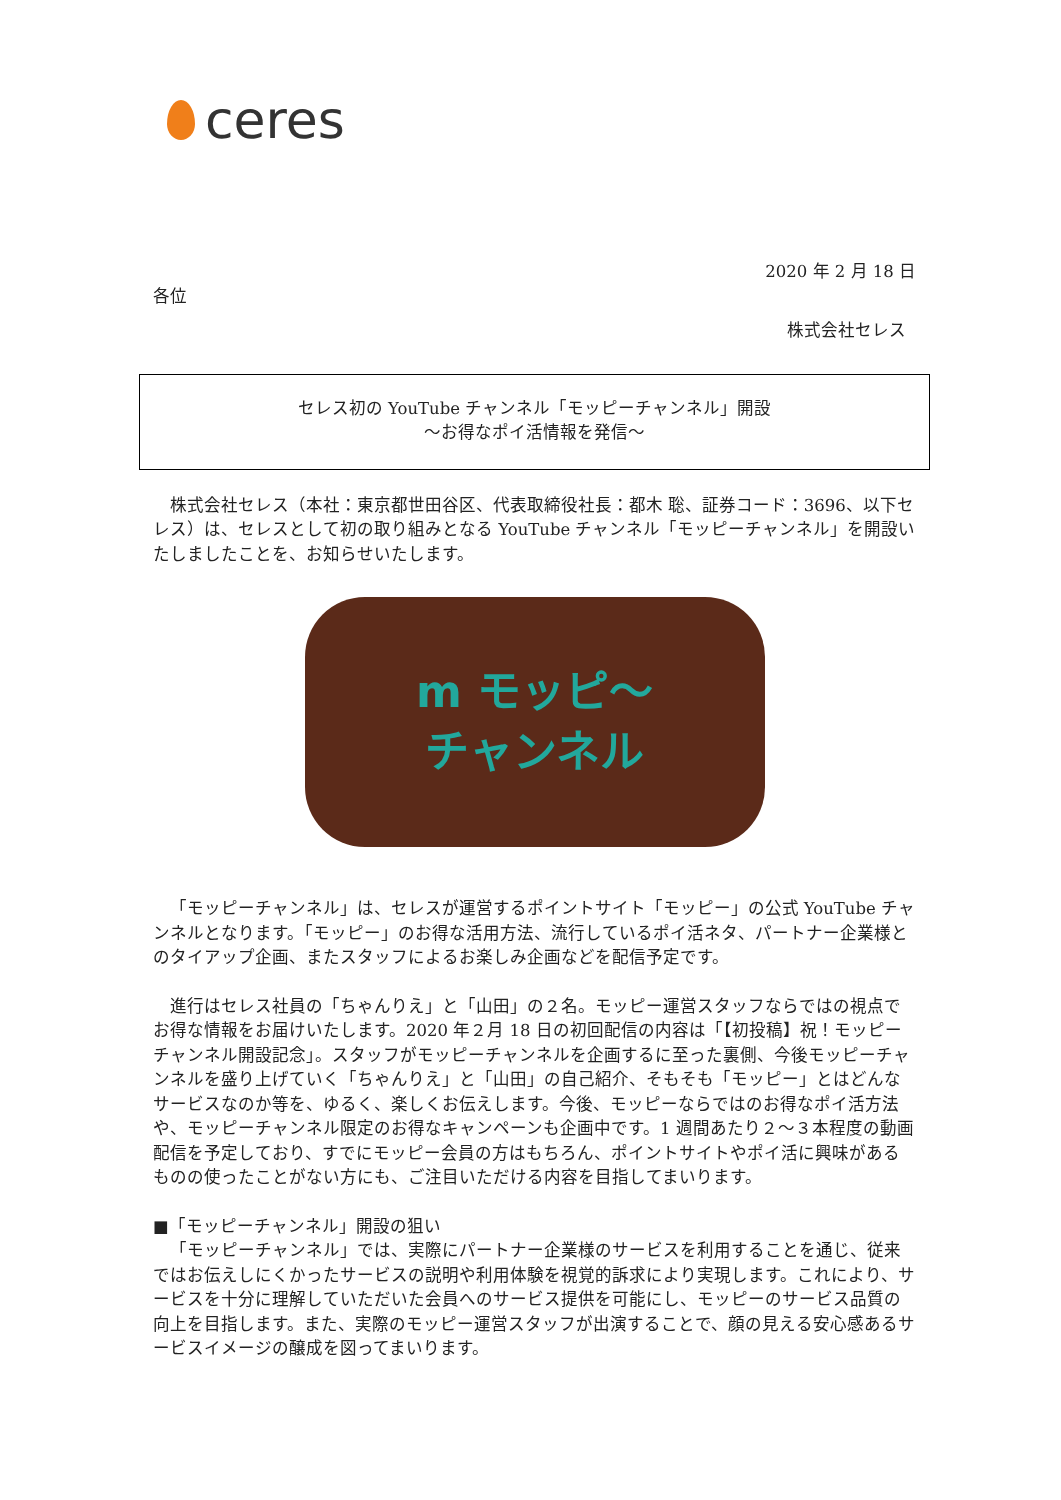ceres
2020 年 2 月 18 日
各位
株式会社セレス
セレス初の YouTube チャンネル「モッピーチャンネル」開設
～お得なポイ活情報を発信～
株式会社セレス（本社：東京都世田谷区、代表取締役社長：都木 聡、証券コード：3696、以下セレス）は、セレスとして初の取り組みとなる YouTube チャンネル「モッピーチャンネル」を開設いたしましたことを、お知らせいたします。
m モッピ～
チャンネル
「モッピーチャンネル」は、セレスが運営するポイントサイト「モッピー」の公式 YouTube チャンネルとなります。「モッピー」のお得な活用方法、流行しているポイ活ネタ、パートナー企業様とのタイアップ企画、またスタッフによるお楽しみ企画などを配信予定です。
進行はセレス社員の「ちゃんりえ」と「山田」の２名。モッピー運営スタッフならではの視点でお得な情報をお届けいたします。2020 年２月 18 日の初回配信の内容は「【初投稿】祝！モッピーチャンネル開設記念」。スタッフがモッピーチャンネルを企画するに至った裏側、今後モッピーチャンネルを盛り上げていく「ちゃんりえ」と「山田」の自己紹介、そもそも「モッピー」とはどんなサービスなのか等を、ゆるく、楽しくお伝えします。今後、モッピーならではのお得なポイ活方法や、モッピーチャンネル限定のお得なキャンペーンも企画中です。1 週間あたり２～３本程度の動画配信を予定しており、すでにモッピー会員の方はもちろん、ポイントサイトやポイ活に興味があるものの使ったことがない方にも、ご注目いただける内容を目指してまいります。
■「モッピーチャンネル」開設の狙い
「モッピーチャンネル」では、実際にパートナー企業様のサービスを利用することを通じ、従来ではお伝えしにくかったサービスの説明や利用体験を視覚的訴求により実現します。これにより、サービスを十分に理解していただいた会員へのサービス提供を可能にし、モッピーのサービス品質の向上を目指します。また、実際のモッピー運営スタッフが出演することで、顔の見える安心感あるサービスイメージの醸成を図ってまいります。